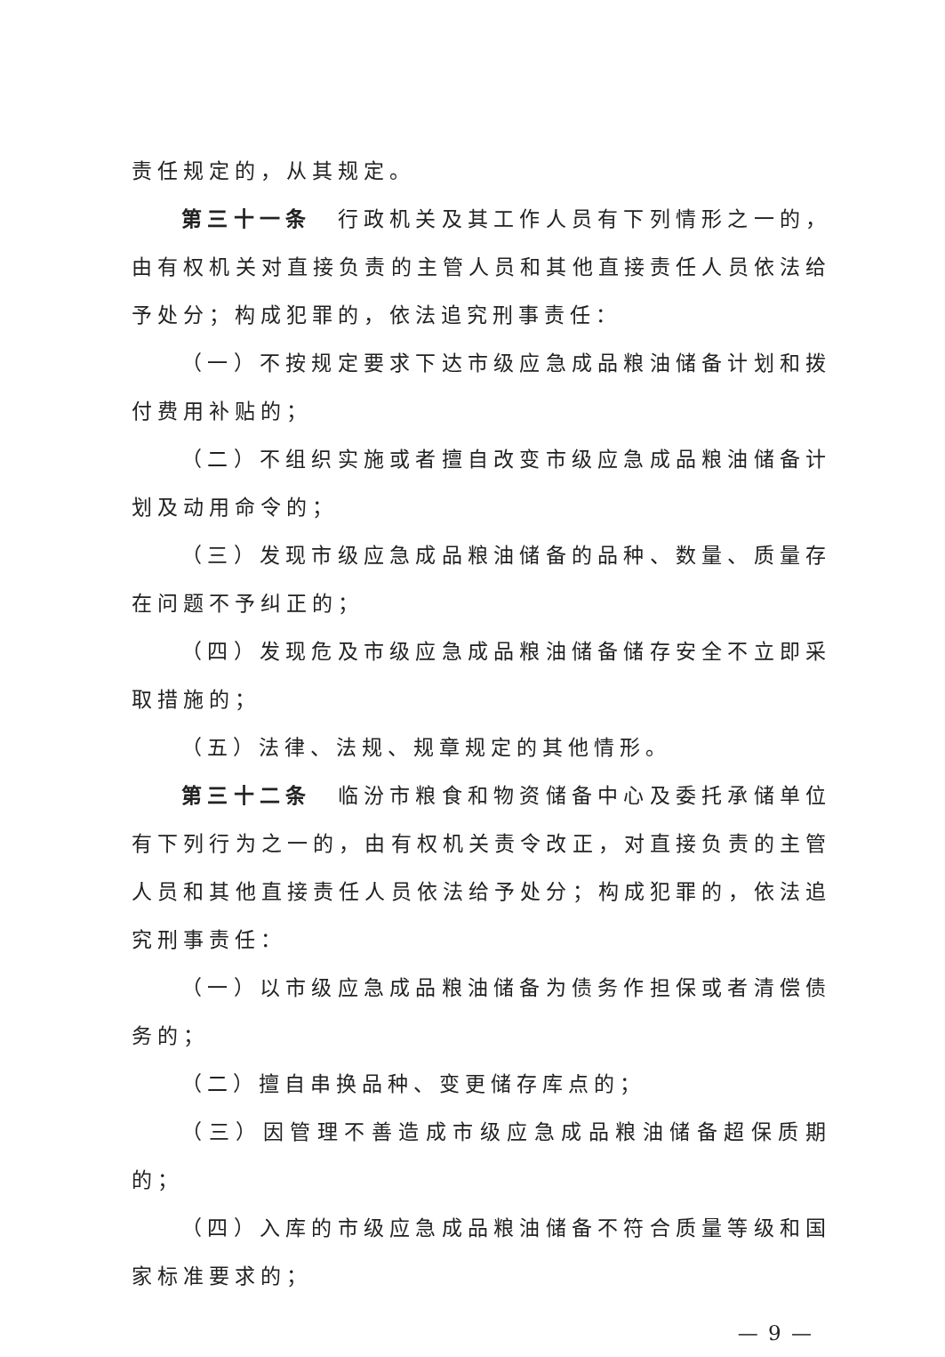责任规定的，从其规定。
第三十一条　行政机关及其工作人员有下列情形之一的，由有权机关对直接负责的主管人员和其他直接责任人员依法给予处分；构成犯罪的，依法追究刑事责任：
（一）不按规定要求下达市级应急成品粮油储备计划和拨付费用补贴的；
（二）不组织实施或者擅自改变市级应急成品粮油储备计划及动用命令的；
（三）发现市级应急成品粮油储备的品种、数量、质量存在问题不予纠正的；
（四）发现危及市级应急成品粮油储备储存安全不立即采取措施的；
（五）法律、法规、规章规定的其他情形。
第三十二条　临汾市粮食和物资储备中心及委托承储单位有下列行为之一的，由有权机关责令改正，对直接负责的主管人员和其他直接责任人员依法给予处分；构成犯罪的，依法追究刑事责任：
（一）以市级应急成品粮油储备为债务作担保或者清偿债务的；
（二）擅自串换品种、变更储存库点的；
（三）因管理不善造成市级应急成品粮油储备超保质期的；
（四）入库的市级应急成品粮油储备不符合质量等级和国家标准要求的；
— 9 —